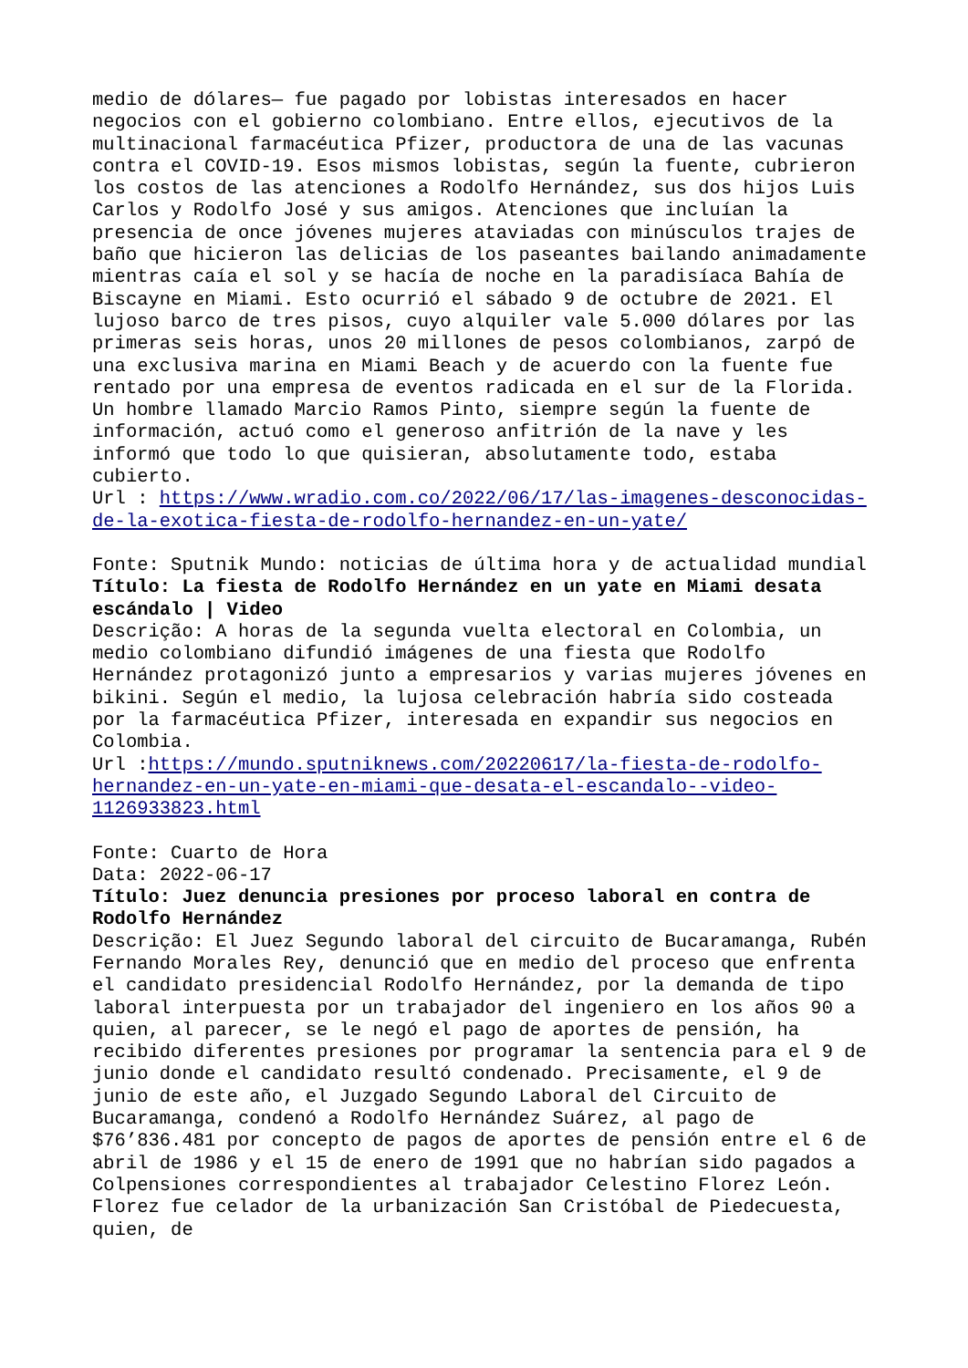medio de dólares— fue pagado por lobistas interesados en hacer negocios con el gobierno colombiano. Entre ellos, ejecutivos de la multinacional farmacéutica Pfizer, productora de una de las vacunas contra el COVID-19. Esos mismos lobistas, según la fuente, cubrieron los costos de las atenciones a Rodolfo Hernández, sus dos hijos Luis Carlos y Rodolfo José y sus amigos. Atenciones que incluían la presencia de once jóvenes mujeres ataviadas con minúsculos trajes de baño que hicieron las delicias de los paseantes bailando animadamente mientras caía el sol y se hacía de noche en la paradisíaca Bahía de Biscayne en Miami. Esto ocurrió el sábado 9 de octubre de 2021. El lujoso barco de tres pisos, cuyo alquiler vale 5.000 dólares por las primeras seis horas, unos 20 millones de pesos colombianos, zarpó de una exclusiva marina en Miami Beach y de acuerdo con la fuente fue rentado por una empresa de eventos radicada en el sur de la Florida. Un hombre llamado Marcio Ramos Pinto, siempre según la fuente de información, actuó como el generoso anfitrión de la nave y les informó que todo lo que quisieran, absolutamente todo, estaba cubierto.
Url : https://www.wradio.com.co/2022/06/17/las-imagenes-desconocidas-de-la-exotica-fiesta-de-rodolfo-hernandez-en-un-yate/
Fonte: Sputnik Mundo: noticias de última hora y de actualidad mundial
Título: La fiesta de Rodolfo Hernández en un yate en Miami desata escándalo | Video
Descrição: A horas de la segunda vuelta electoral en Colombia, un medio colombiano difundió imágenes de una fiesta que Rodolfo Hernández protagonizó junto a empresarios y varias mujeres jóvenes en bikini. Según el medio, la lujosa celebración habría sido costeada por la farmacéutica Pfizer, interesada en expandir sus negocios en Colombia.
Url :https://mundo.sputniknews.com/20220617/la-fiesta-de-rodolfo-hernandez-en-un-yate-en-miami-que-desata-el-escandalo--video-1126933823.html
Fonte: Cuarto de Hora
Data: 2022-06-17
Título: Juez denuncia presiones por proceso laboral en contra de Rodolfo Hernández
Descrição: El Juez Segundo laboral del circuito de Bucaramanga, Rubén Fernando Morales Rey, denunció que en medio del proceso que enfrenta el candidato presidencial Rodolfo Hernández, por la demanda de tipo laboral interpuesta por un trabajador del ingeniero en los años 90 a quien, al parecer, se le negó el pago de aportes de pensión, ha recibido diferentes presiones por programar la sentencia para el 9 de junio donde el candidato resultó condenado. Precisamente, el 9 de junio de este año, el Juzgado Segundo Laboral del Circuito de Bucaramanga, condenó a Rodolfo Hernández Suárez, al pago de $76’836.481 por concepto de pagos de aportes de pensión entre el 6 de abril de 1986 y el 15 de enero de 1991 que no habrían sido pagados a Colpensiones correspondientes al trabajador Celestino Florez León. Florez fue celador de la urbanización San Cristóbal de Piedecuesta, quien, de